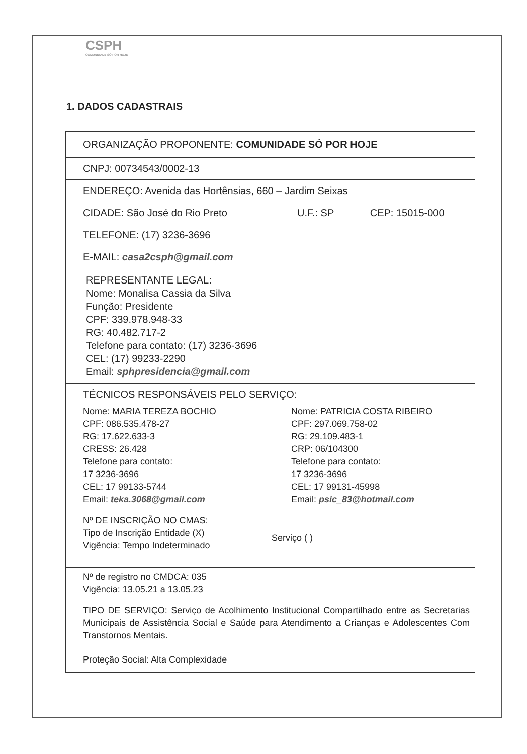CSPH
COMUNIDADE SÓ POR HOJE
1. DADOS CADASTRAIS
| ORGANIZAÇÃO PROPONENTE: COMUNIDADE SÓ POR HOJE | | |
| CNPJ: 00734543/0002-13 | | |
| ENDEREÇO: Avenida das Hortênsias, 660 – Jardim Seixas | | |
| CIDADE: São José do Rio Preto | U.F.: SP | CEP: 15015-000 |
| TELEFONE: (17) 3236-3696 | | |
| E-MAIL: casa2csph@gmail.com | | |
| REPRESENTANTE LEGAL: Nome: Monalisa Cassia da Silva Função: Presidente CPF: 339.978.948-33 RG: 40.482.717-2 Telefone para contato: (17) 3236-3696 CEL: (17) 99233-2290 Email: sphpresidencia@gmail.com | | |
| TÉCNICOS RESPONSÁVEIS PELO SERVIÇO: Nome: MARIA TEREZA BOCHIO CPF: 086.535.478-27 RG: 17.622.633-3 CRESS: 26.428 Telefone para contato: 17 3236-3696 CEL: 17 99133-5744 Email: teka.3068@gmail.com Nome: PATRICIA COSTA RIBEIRO CPF: 297.069.758-02 RG: 29.109.483-1 CRP: 06/104300 Telefone para contato: 17 3236-3696 CEL: 17 99131-45998 Email: psic_83@hotmail.com | | |
| Nº DE INSCRIÇÃO NO CMAS: Tipo de Inscrição Entidade (X) Vigência: Tempo Indeterminado Serviço ( ) | | |
| Nº de registro no CMDCA: 035 Vigência: 13.05.21 a 13.05.23 | | |
| TIPO DE SERVIÇO: Serviço de Acolhimento Institucional Compartilhado entre as Secretarias Municipais de Assistência Social e Saúde para Atendimento a Crianças e Adolescentes Com Transtornos Mentais. | | |
| Proteção Social: Alta Complexidade | | |